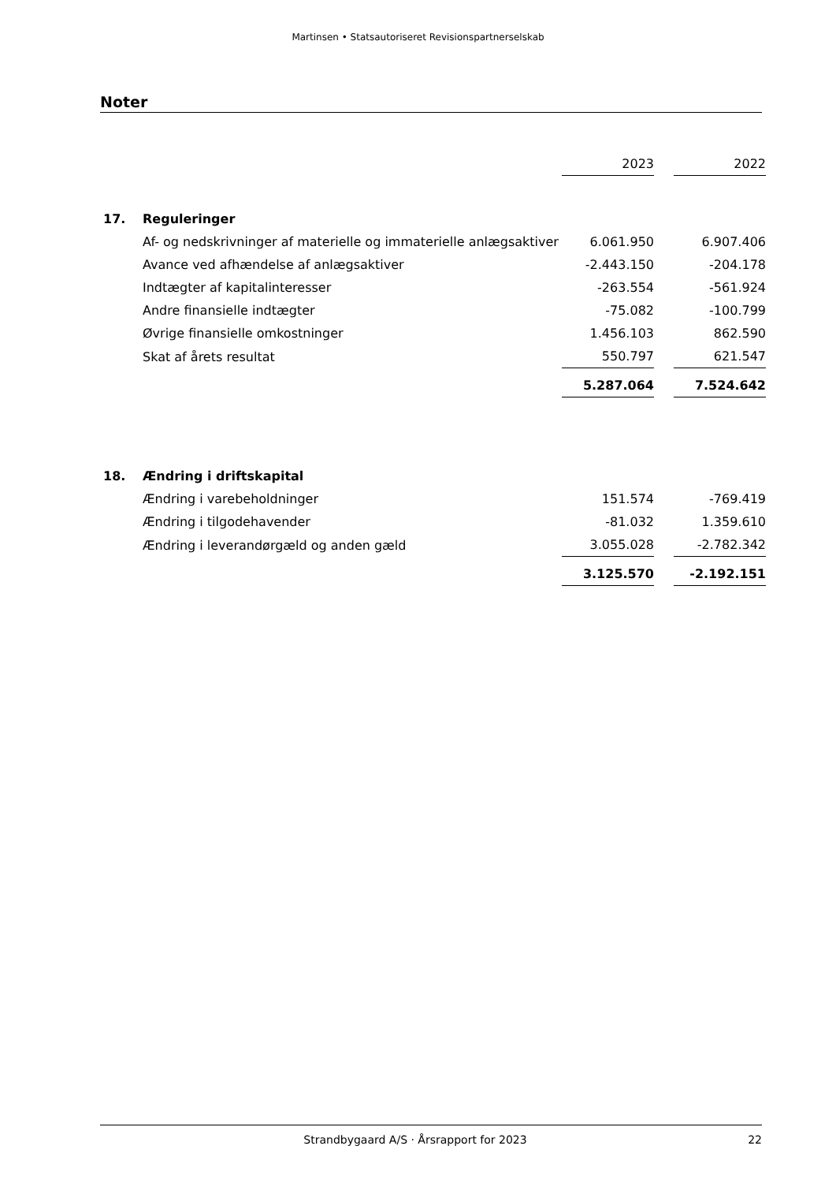Martinsen • Statsautoriseret Revisionspartnerselskab
Noter
| | | 2023 | | 2022 |
| 17. | Reguleringer | | | |
| | Af- og nedskrivninger af materielle og immaterielle anlægsaktiver | 6.061.950 | | 6.907.406 |
| | Avance ved afhændelse af anlægsaktiver | -2.443.150 | | -204.178 |
| | Indtægter af kapitalinteresser | -263.554 | | -561.924 |
| | Andre finansielle indtægter | -75.082 | | -100.799 |
| | Øvrige finansielle omkostninger | 1.456.103 | | 862.590 |
| | Skat af årets resultat | 550.797 | | 621.547 |
| | | 5.287.064 | | 7.524.642 |
| 18. | Ændring i driftskapital | | | |
| | Ændring i varebeholdninger | 151.574 | | -769.419 |
| | Ændring i tilgodehavender | -81.032 | | 1.359.610 |
| | Ændring i leverandørgæld og anden gæld | 3.055.028 | | -2.782.342 |
| | | 3.125.570 | | -2.192.151 |
Strandbygaard A/S · Årsrapport for 2023 22